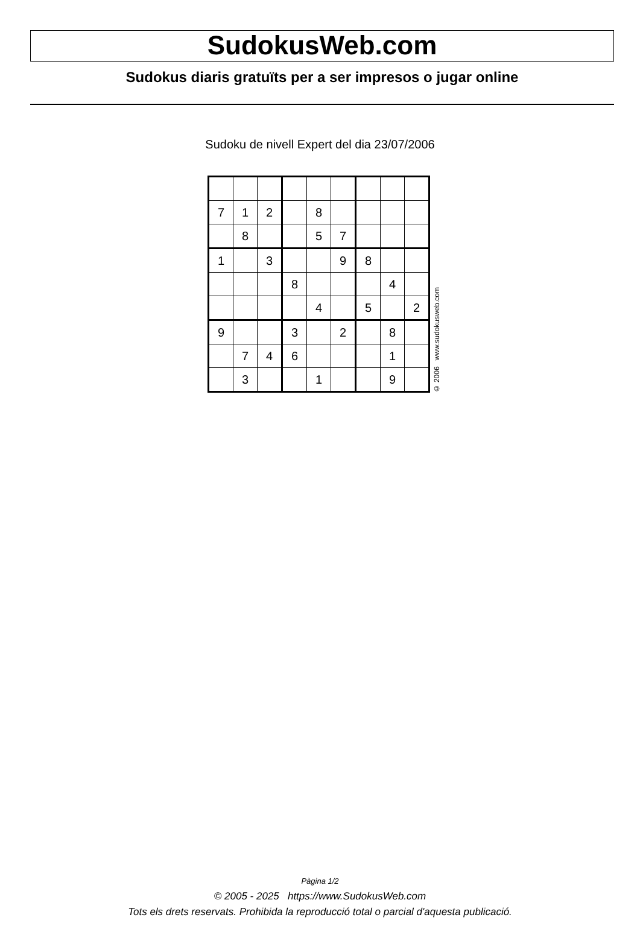SudokusWeb.com
Sudokus diaris gratuïts per a ser impresos o jugar online
Sudoku de nivell Expert del dia 23/07/2006
| 7 | 1 | 2 | | 8 | | | | |
| | 8 | | | 5 | 7 | | | |
| 1 | | 3 | | | 9 | 8 | | |
| | | | 8 | | | | 4 | |
| | | | | 4 | | 5 | | 2 |
| 9 | | | 3 | | 2 | | 8 | |
| | 7 | 4 | 6 | | | | 1 | |
| | 3 | | | 1 | | | 9 | |
© 2006 www.sudokusweb.com
Pàgina 1/2
© 2005 - 2025 https://www.SudokusWeb.com
Tots els drets reservats. Prohibida la reproducció total o parcial d'aquesta publicació.